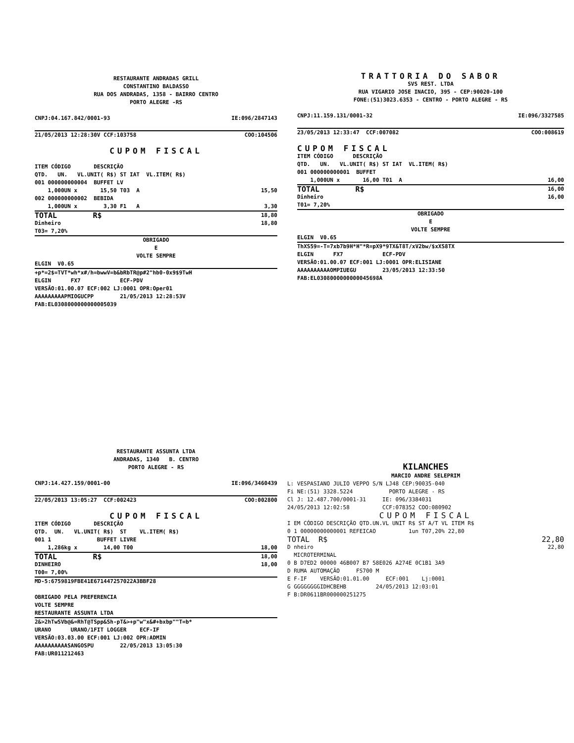RESTAURANTE ANDRADAS GRILL CONSTANTINO BALDASSO RUA DOS ANDRADAS, 1358 - BAIRRO CENTRO PORTO ALEGRE -RS
CNPJ:04.167.842/0001-93 IE:096/2847143
21/05/2013 12:28:30V CCF:103758 COO:104506
CUPOM FISCAL
ITEM CÓDIGO DESCRIÇÃO QTD. UN. VL.UNIT( R$) ST IAT VL.ITEM( R$) 001 000000000004 BUFFET LV
1,000UN x 15,50 T03 A 15,50
002 000000000002 BEBIDA
1,000UN x 3,30 F1 A 3,30
TOTAL R$ 18,80
Dinheiro 18,80
T03= 7,20%
OBRIGADO E VOLTE SEMPRE
ELGIN V0.65
+p*=2$=TVT*wh*x#/h=bwwV=b&bRbTR@p#2"hb0-0x9$9TwH
ELGIN FX7 ECF-PDV VERSÃO:01.00.07 ECF:002 LJ:0001 OPR:Oper01 AAAAAAAAAPMIOGUCPP 21/05/2013 12:28:53V FAB:EL0308000000000005039
TRATTORIA DO SABOR
SVS REST. LTDA RUA VIGARIO JOSE INACIO, 395 - CEP:90020-100 FONE:(51)3023.6353 - CENTRO - PORTO ALEGRE - RS
CNPJ:11.159.131/0001-32 IE:096/3327585
23/05/2013 12:33:47 CCF:007082 COO:008619
CUPOM FISCAL
ITEM CÓDIGO DESCRIÇÃO QTD. UN. VL.UNIT( R$) ST IAT VL.ITEM( R$) 001 000000000001 BUFFET
1,000UN x 16,00 T01 A 16,00
TOTAL R$ 16,00
Dinheiro 16,00
T01= 7,20%
OBRIGADO E VOLTE SEMPRE
ELGIN V0.65
ThXS59=-T=7xb7b9H*H"*R=pX9*9TX&T8T/xV2bw/$xXS8TX
ELGIN FX7 ECF-PDV VERSÃO:01.00.07 ECF:001 LJ:0001 OPR:ELISIANE AAAAAAAAAAOMPIUEGU 23/05/2013 12:33:50 FAB:EL0308000000000045698A
RESTAURANTE ASSUNTA LTDA ANDRADAS, 1340 B. CENTRO PORTO ALEGRE - RS
CNPJ:14.427.159/0001-00 IE:096/3460439
22/05/2013 13:05:27 CCF:002423 COO:002800
CUPOM FISCAL
ITEM CÓDIGO DESCRIÇÃO QTD. UN. VL.UNIT( R$) ST VL.ITEM( R$) 001 1 BUFFET LIVRE
1,286kg x 14,00 T00 18,00
TOTAL R$ 18,00
DINHEIRO 18,00
T00= 7,00%
MD-5:6759819FBE41E671447257022A3BBF28
OBRIGADO PELA PREFERENCIA VOLTE SEMPRE RESTAURANTE ASSUNTA LTDA
2&>2hTwSVb@&=RhT@TSpp&Sh-pT&>+p"w"x&#+bxbp""T=b*
URANO URANO/1FIT LOGGER ECF-IF VERSÃO:03.03.00 ECF:001 LJ:002 OPR:ADMIN AAAAAAAAAASANGOSPU 22/05/2013 13:05:30 FAB:UR011212463
KILANCHES MARCIO ANDRE SELEPRIM
L: VESPASIANO JULIO VEPPO S/N LJ48 CEP:90035-040 Fi NE:(51) 3328.5224 PORTO ALEGRE - RS Cl J: 12.487.700/0001-31 IE: 096/3384031 24/05/2013 12:02:58 CCF:078352 COO:080902
CUPOM FISCAL
I EM CÓDIGO DESCRIÇÃO QTD.UN.VL UNIT R$ ST A/T VL ITEM R$ 0 1 00000000000001 REFEICAO 1un T07,20% 22,80
TOTAL R$ 22,80
D nheiro 22,80
MICROTERMINAL 0 B D7ED2 00000 46B007 B7 58E026 A274E 0C1B1 3A9 D RUMA AUTOMAÇÃO FS700 M E F-IF VERSÃO:01.01.00 ECF:001 Lj:0001 G GGGGGGGGIDHCBEHB 24/05/2013 12:03:01 F B:DR0611BR000000251275